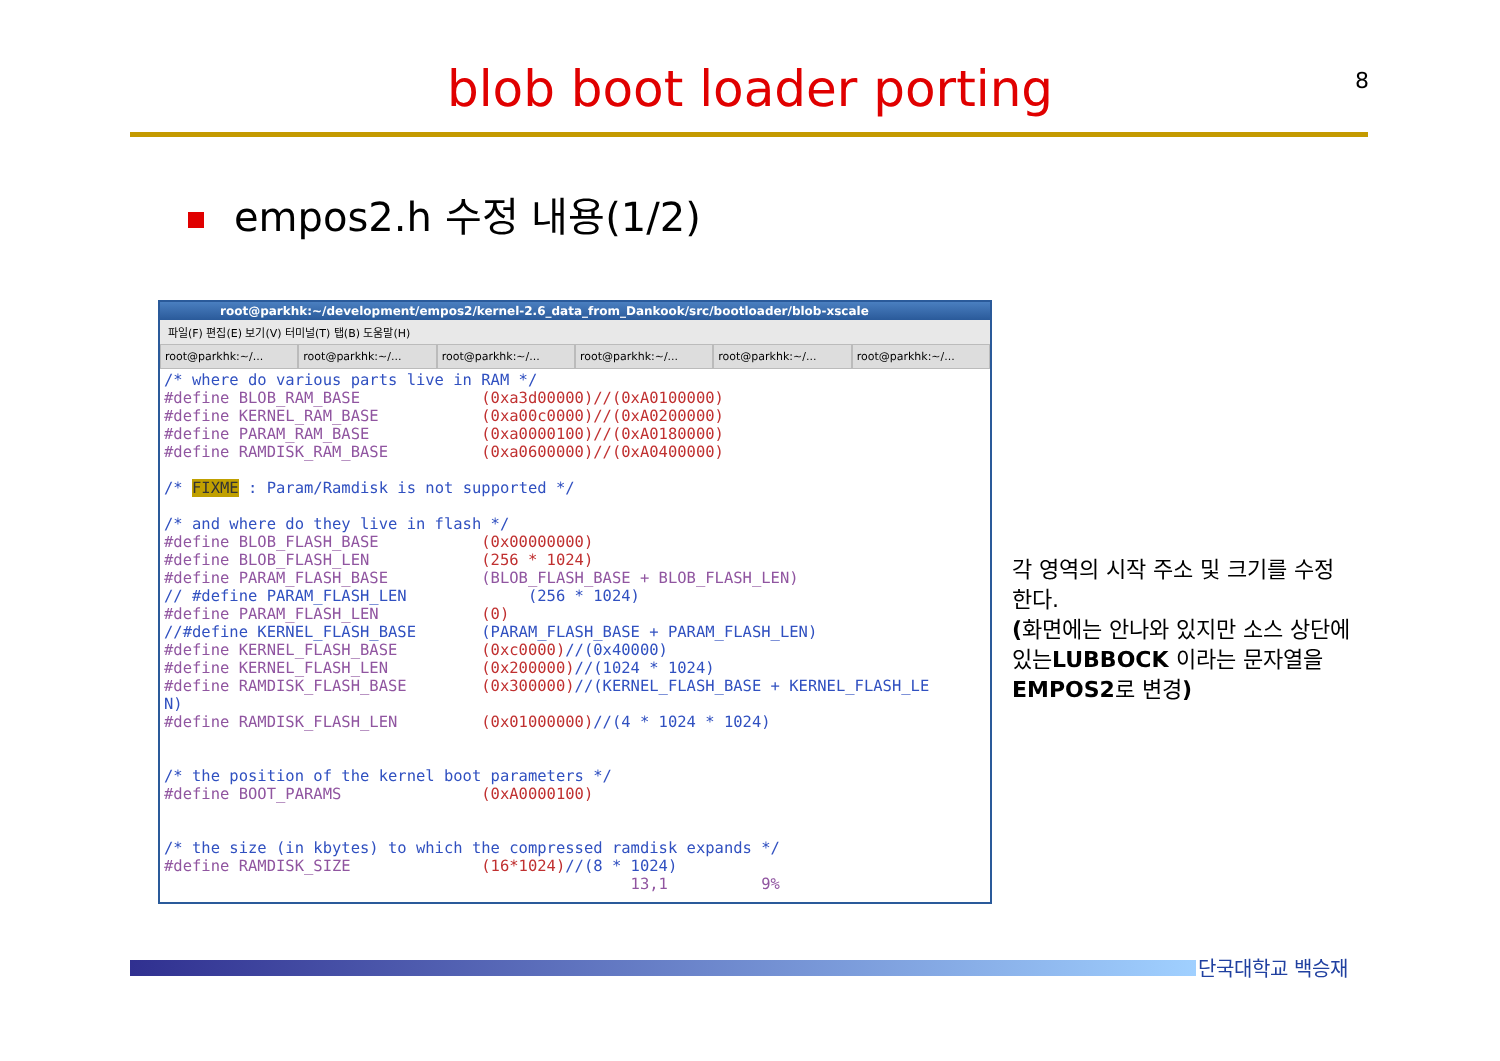blob boot loader porting 8
empos2.h 수정 내용(1/2)
root@parkhk:~/development/empos2/kernel-2.6_data_from_Dankook/src/bootloader/blob-xscale
파일(F) 편집(E) 보기(V) 터미널(T) 탭(B) 도움말(H)
root@parkhk:~/... root@parkhk:~/... root@parkhk:~/... root@parkhk:~/... root@parkhk:~/... root@parkhk:~/...
/* where do various parts live in RAM */
#define BLOB_RAM_BASE             (0xa3d00000)//(0xA0100000)
#define KERNEL_RAM_BASE           (0xa00c0000)//(0xA0200000)
#define PARAM_RAM_BASE            (0xa0000100)//(0xA0180000)
#define RAMDISK_RAM_BASE          (0xa0600000)//(0xA0400000)

/* FIXME : Param/Ramdisk is not supported */

/* and where do they live in flash */
#define BLOB_FLASH_BASE           (0x00000000)
#define BLOB_FLASH_LEN            (256 * 1024)
#define PARAM_FLASH_BASE          (BLOB_FLASH_BASE + BLOB_FLASH_LEN)
// #define PARAM_FLASH_LEN             (256 * 1024)
#define PARAM_FLASH_LEN           (0)
//#define KERNEL_FLASH_BASE       (PARAM_FLASH_BASE + PARAM_FLASH_LEN)
#define KERNEL_FLASH_BASE         (0xc0000)//(0x40000)
#define KERNEL_FLASH_LEN          (0x200000)//(1024 * 1024)
#define RAMDISK_FLASH_BASE        (0x300000)//(KERNEL_FLASH_BASE + KERNEL_FLASH_LE
N)
#define RAMDISK_FLASH_LEN         (0x01000000)//(4 * 1024 * 1024)


/* the position of the kernel boot parameters */
#define BOOT_PARAMS               (0xA0000100)


/* the size (in kbytes) to which the compressed ramdisk expands */
#define RAMDISK_SIZE              (16*1024)//(8 * 1024)
                                                  13,1          9%
각 영역의 시작 주소 및 크기를 수정한다.
(화면에는 안나와 있지만 소스 상단에 있는LUBBOCK 이라는 문자열을 EMPOS2로 변경)
단국대학교 백승재